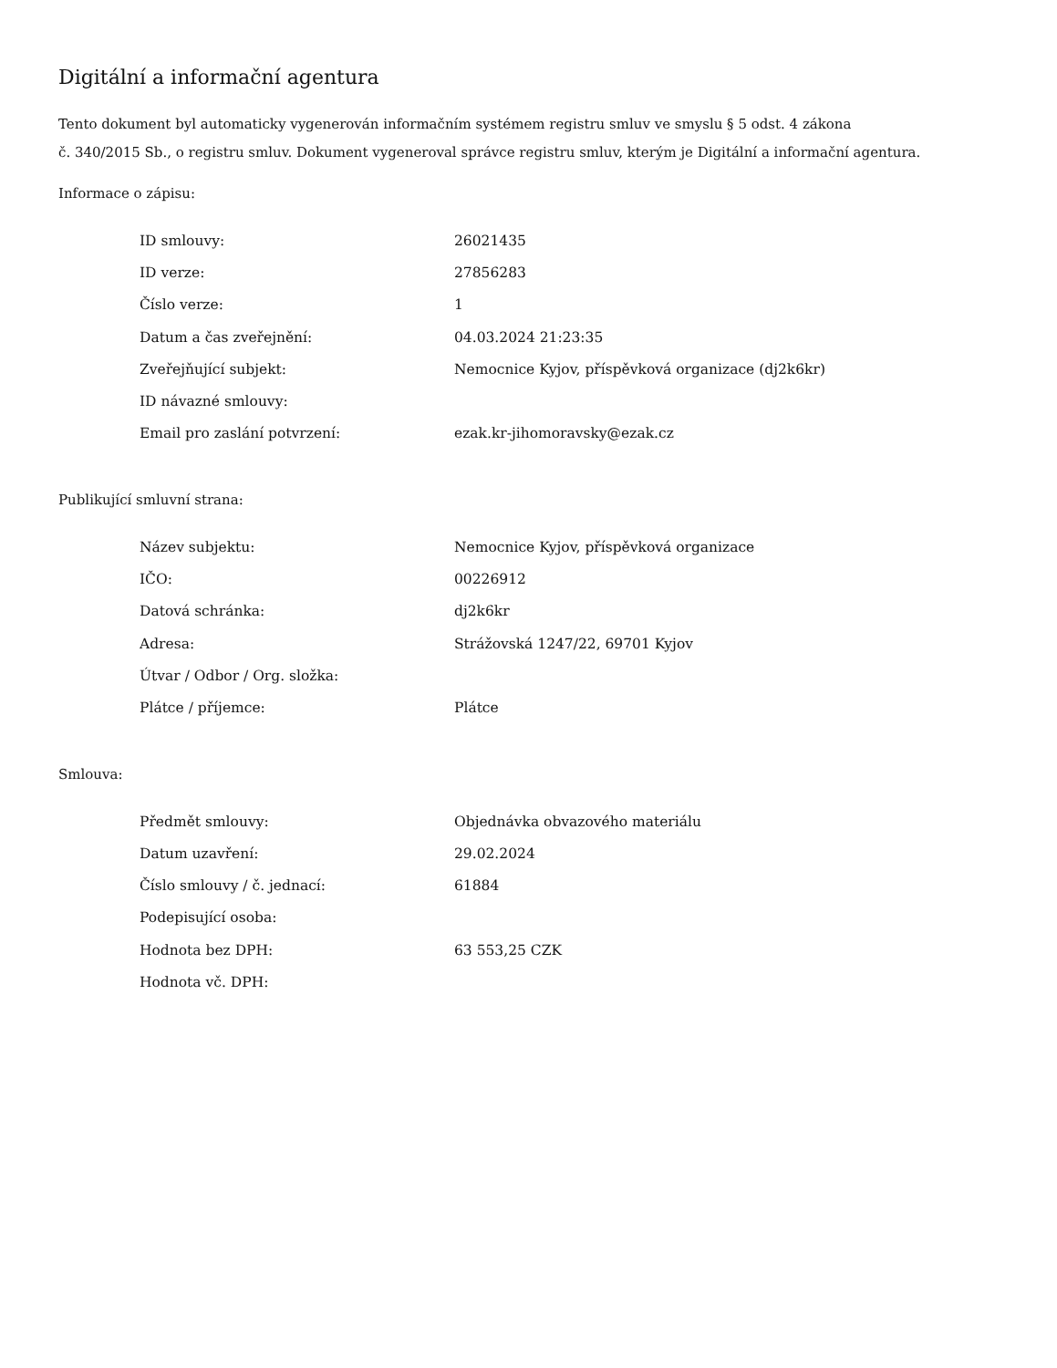Digitální a informační agentura
Tento dokument byl automaticky vygenerován informačním systémem registru smluv ve smyslu § 5 odst. 4 zákona
č. 340/2015 Sb., o registru smluv. Dokument vygeneroval správce registru smluv, kterým je Digitální a informační agentura.
Informace o zápisu:
| ID smlouvy: | 26021435 |
| ID verze: | 27856283 |
| Číslo verze: | 1 |
| Datum a čas zveřejnění: | 04.03.2024 21:23:35 |
| Zveřejňující subjekt: | Nemocnice Kyjov, příspěvková organizace (dj2k6kr) |
| ID návazné smlouvy: | |
| Email pro zaslání potvrzení: | ezak.kr-jihomoravsky@ezak.cz |
Publikující smluvní strana:
| Název subjektu: | Nemocnice Kyjov, příspěvková organizace |
| IČO: | 00226912 |
| Datová schránka: | dj2k6kr |
| Adresa: | Strážovská 1247/22, 69701 Kyjov |
| Útvar / Odbor / Org. složka: | |
| Plátce / příjemce: | Plátce |
Smlouva:
| Předmět smlouvy: | Objednávka obvazového materiálu |
| Datum uzavření: | 29.02.2024 |
| Číslo smlouvy / č. jednací: | 61884 |
| Podepisující osoba: | |
| Hodnota bez DPH: | 63 553,25 CZK |
| Hodnota vč. DPH: | |